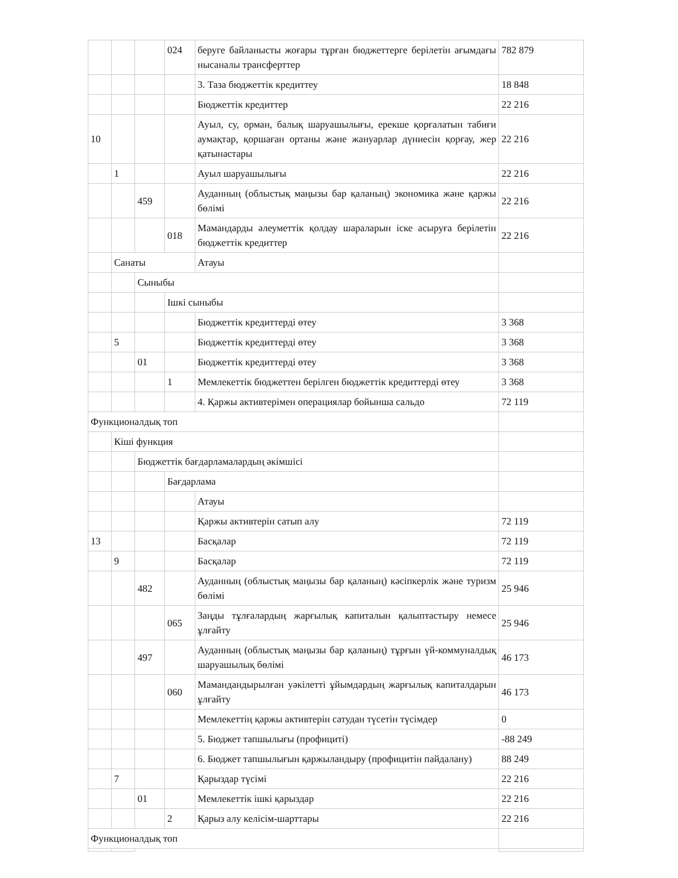| | | | 024 | беруге байланысты жоғары тұрған бюджеттерге берілетін ағымдағы нысаналы трансферттер | 782 879 |
| | | | | 3. Таза бюджеттік кредиттеу | 18 848 |
| | | | | Бюджеттік кредиттер | 22 216 |
| 10 | | | | Ауыл, су, орман, балық шаруашылығы, ерекше қорғалатын табиғи аумақтар, қоршаған ортаны және жануарлар дүниесін қорғау, жер қатынастары | 22 216 |
| | 1 | | | Ауыл шаруашылығы | 22 216 |
| | | 459 | | Ауданның (облыстық маңызы бар қаланың) экономика және қаржы бөлімі | 22 216 |
| | | | 018 | Мамандарды әлеуметтік қолдау шараларын іске асыруға берілетін бюджеттік кредиттер | 22 216 |
| | Санаты | | | Атауы | |
| | | Сыныбы | | | |
| | | | Ішкі сыныбы | | |
| | | | | Бюджеттік кредиттерді өтеу | 3 368 |
| | 5 | | | Бюджеттік кредиттерді өтеу | 3 368 |
| | | 01 | | Бюджеттік кредиттерді өтеу | 3 368 |
| | | | 1 | Мемлекеттік бюджеттен берілген бюджеттік кредиттерді өтеу | 3 368 |
| | | | | 4. Қаржы активтерімен операциялар бойынша сальдо | 72 119 |
| Функционалдық топ | | | | | |
| | Кіші функция | | | | |
| | | Бюджеттік бағдарламалардың әкімшісі | | | |
| | | | Бағдарлама | | |
| | | | | Атауы | |
| | | | | Қаржы активтерін сатып алу | 72 119 |
| 13 | | | | Басқалар | 72 119 |
| | 9 | | | Басқалар | 72 119 |
| | | 482 | | Ауданның (облыстық маңызы бар қаланың) кәсіпкерлік және туризм бөлімі | 25 946 |
| | | | 065 | Заңды тұлғалардың жарғылық капиталын қалыптастыру немесе ұлғайту | 25 946 |
| | | 497 | | Ауданның (облыстық маңызы бар қаланың) тұрғын үй-коммуналдық шаруашылық бөлімі | 46 173 |
| | | | 060 | Мамандандырылған уәкілетті ұйымдардың жарғылық капиталдарын ұлғайту | 46 173 |
| | | | | Мемлекеттің қаржы активтерін сатудан түсетін түсімдер | 0 |
| | | | | 5. Бюджет тапшылығы (профициті) | -88 249 |
| | | | | 6. Бюджет тапшылығын қаржыландыру (профицитін пайдалану) | 88 249 |
| | 7 | | | Қарыздар түсімі | 22 216 |
| | | 01 | | Мемлекеттік ішкі қарыздар | 22 216 |
| | | | 2 | Қарыз алу келісім-шарттары | 22 216 |
| Функционалдық топ | | | | | |